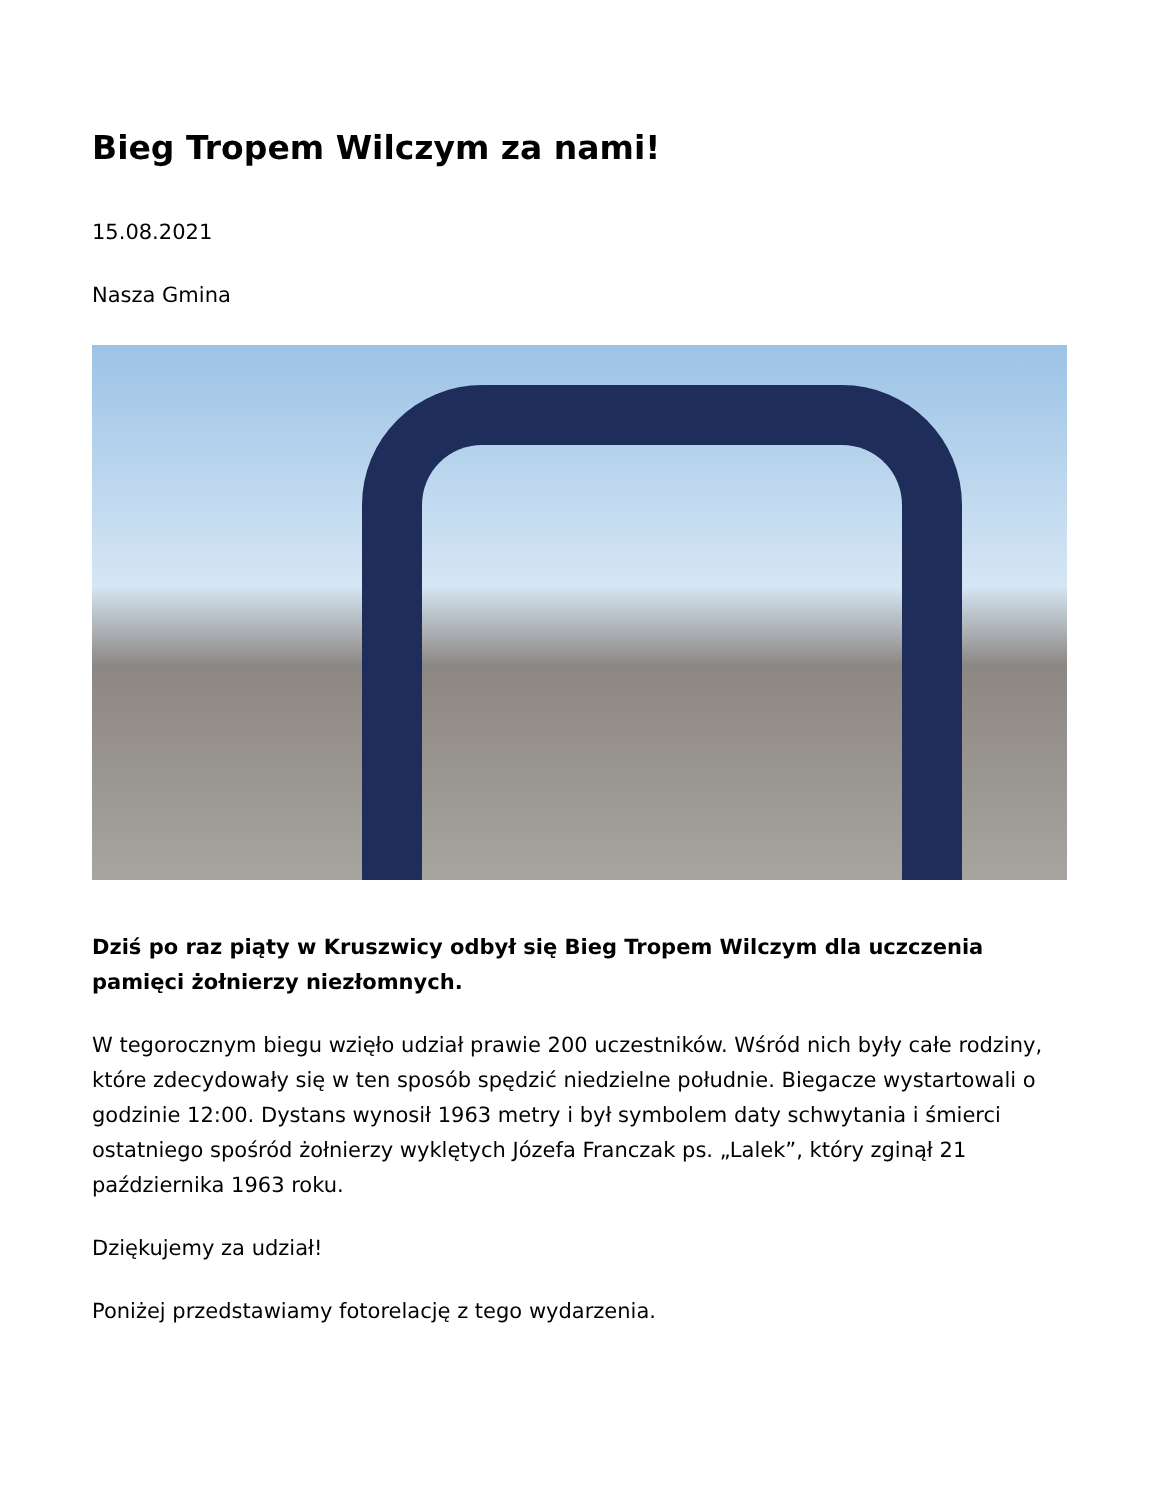Bieg Tropem Wilczym za nami!
15.08.2021
Nasza Gmina
Dziś po raz piąty w Kruszwicy odbył się Bieg Tropem Wilczym dla uczczenia pamięci żołnierzy niezłomnych.
W tegorocznym biegu wzięło udział prawie 200 uczestników. Wśród nich były całe rodziny, które zdecydowały się w ten sposób spędzić niedzielne południe. Biegacze wystartowali o godzinie 12:00. Dystans wynosił 1963 metry i był symbolem daty schwytania i śmierci ostatniego spośród żołnierzy wyklętych Józefa Franczak ps. „Lalek”, który zginął 21 października 1963 roku.
Dziękujemy za udział!
Poniżej przedstawiamy fotorelację z tego wydarzenia.